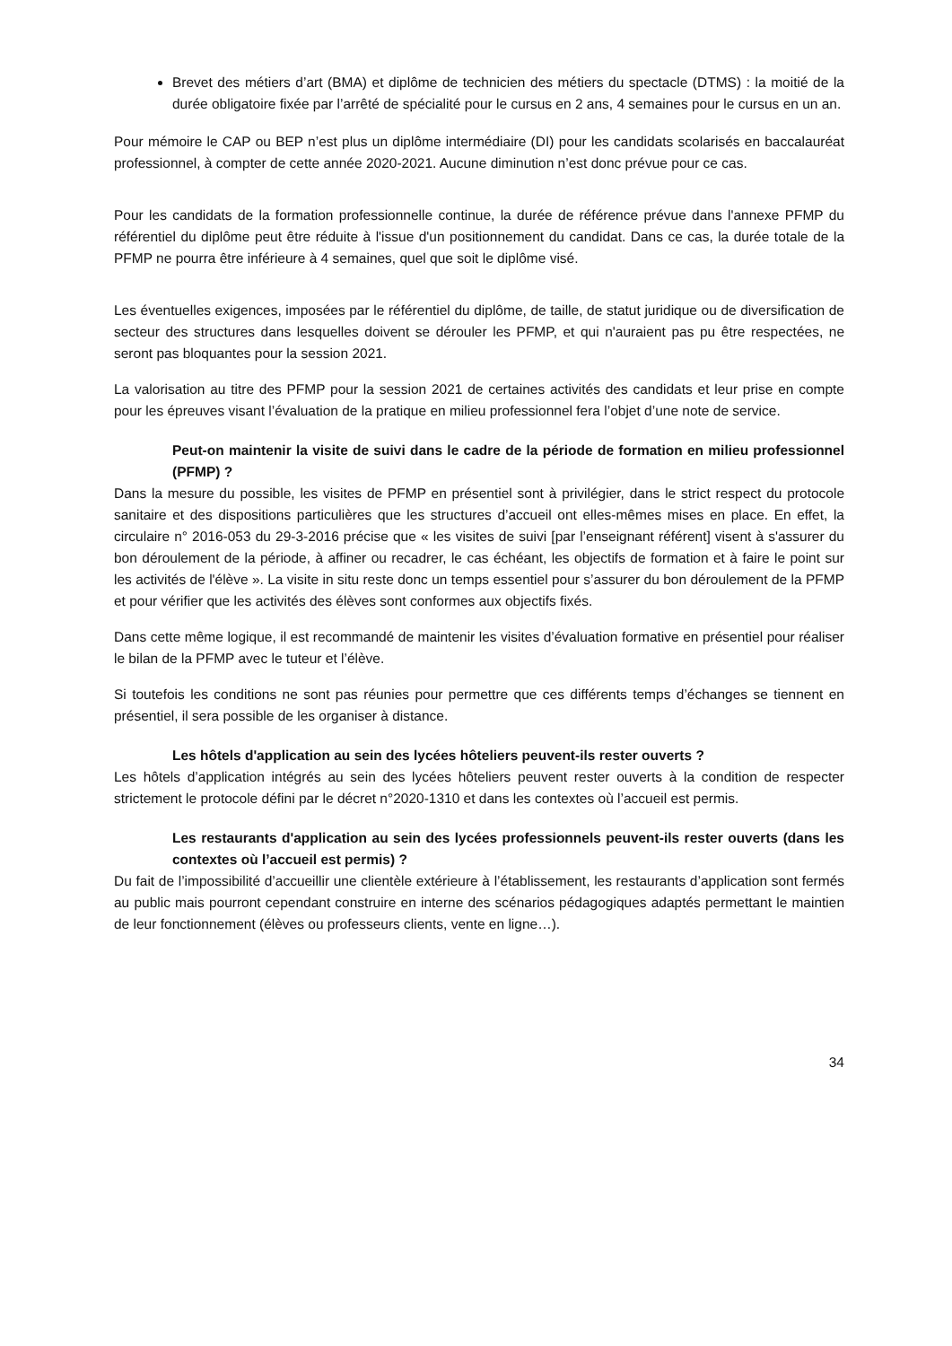Brevet des métiers d’art (BMA) et diplôme de technicien des métiers du spectacle (DTMS) : la moitié de la durée obligatoire fixée par l’arrêté de spécialité pour le cursus en 2 ans, 4 semaines pour le cursus en un an.
Pour mémoire le CAP ou BEP n’est plus un diplôme intermédiaire (DI) pour les candidats scolarisés en baccalauréat professionnel, à compter de cette année 2020-2021. Aucune diminution n’est donc prévue pour ce cas.
Pour les candidats de la formation professionnelle continue, la durée de référence prévue dans l'annexe PFMP du référentiel du diplôme peut être réduite à l'issue d'un positionnement du candidat. Dans ce cas, la durée totale de la PFMP ne pourra être inférieure à 4 semaines, quel que soit le diplôme visé.
Les éventuelles exigences, imposées par le référentiel du diplôme, de taille, de statut juridique ou de diversification de secteur des structures dans lesquelles doivent se dérouler les PFMP, et qui n'auraient pas pu être respectées, ne seront pas bloquantes pour la session 2021.
La valorisation au titre des PFMP pour la session 2021 de certaines activités des candidats et leur prise en compte pour les épreuves visant l’évaluation de la pratique en milieu professionnel fera l’objet d’une note de service.
Peut-on maintenir la visite de suivi dans le cadre de la période de formation en milieu professionnel (PFMP) ?
Dans la mesure du possible, les visites de PFMP en présentiel sont à privilégier, dans le strict respect du protocole sanitaire et des dispositions particulières que les structures d’accueil ont elles-mêmes mises en place. En effet, la circulaire n° 2016-053 du 29-3-2016 précise que « les visites de suivi [par l’enseignant référent] visent à s'assurer du bon déroulement de la période, à affiner ou recadrer, le cas échéant, les objectifs de formation et à faire le point sur les activités de l'élève ». La visite in situ reste donc un temps essentiel pour s’assurer du bon déroulement de la PFMP et pour vérifier que les activités des élèves sont conformes aux objectifs fixés.
Dans cette même logique, il est recommandé de maintenir les visites d’évaluation formative en présentiel pour réaliser le bilan de la PFMP avec le tuteur et l’élève.
Si toutefois les conditions ne sont pas réunies pour permettre que ces différents temps d’échanges se tiennent en présentiel, il sera possible de les organiser à distance.
Les hôtels d'application au sein des lycées hôteliers peuvent-ils rester ouverts ?
Les hôtels d’application intégrés au sein des lycées hôteliers peuvent rester ouverts à la condition de respecter strictement le protocole défini par le décret n°2020-1310 et dans les contextes où l’accueil est permis.
Les restaurants d'application au sein des lycées professionnels peuvent-ils rester ouverts (dans les contextes où l’accueil est permis) ?
Du fait de l’impossibilité d’accueillir une clientèle extérieure à l’établissement, les restaurants d’application sont fermés au public mais pourront cependant construire en interne des scénarios pédagogiques adaptés permettant le maintien de leur fonctionnement (élèves ou professeurs clients, vente en ligne…).
34